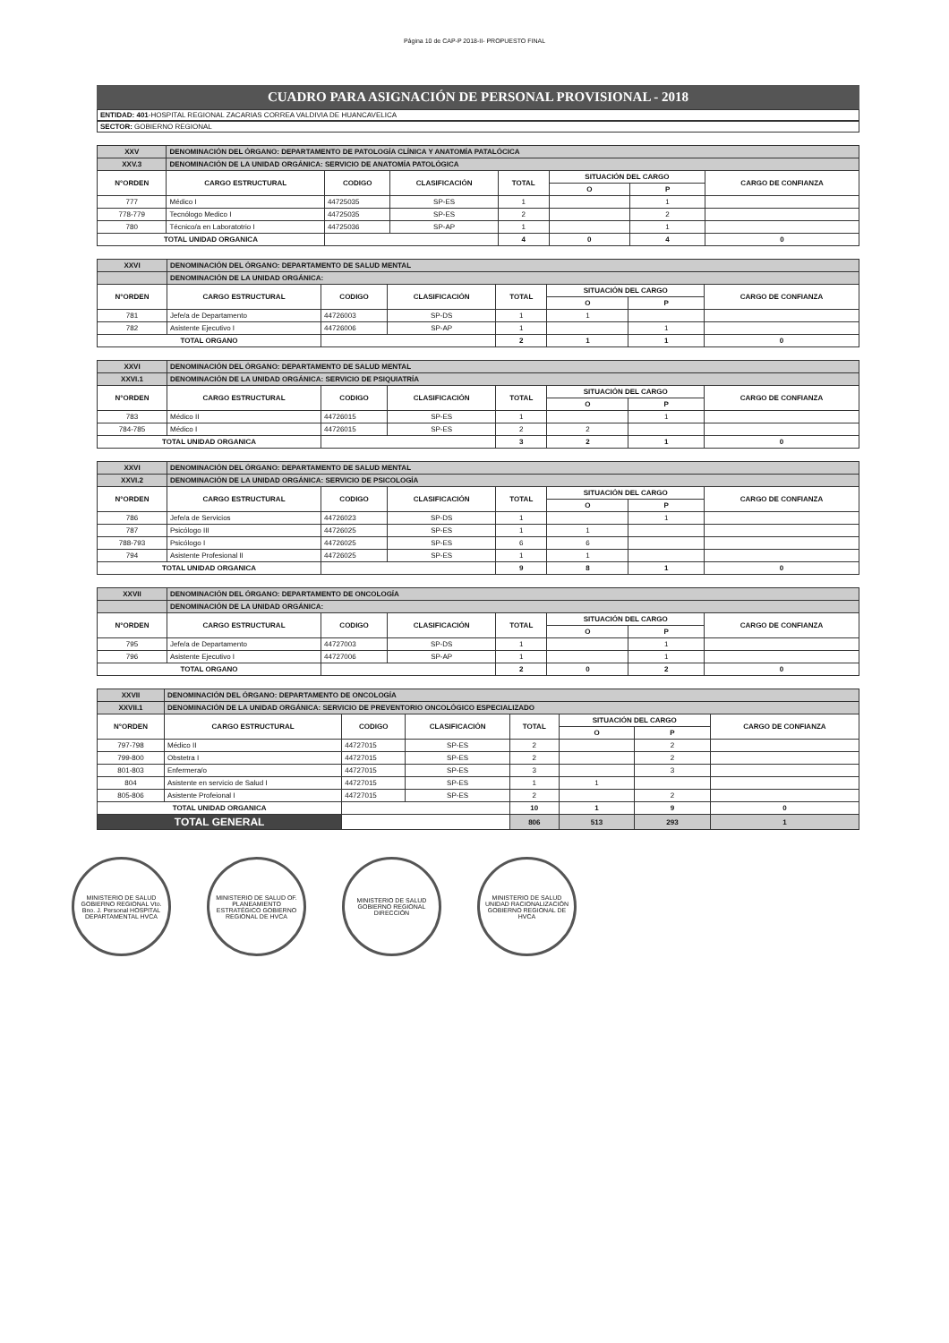Página 10 de CAP-P 2018-II- PROPUESTO FINAL
CUADRO PARA ASIGNACIÓN DE PERSONAL PROVISIONAL - 2018
ENTIDAD: 401-HOSPITAL REGIONAL ZACARIAS CORREA VALDIVIA DE HUANCAVELICA
SECTOR: GOBIERNO REGIONAL
| XXV | DENOMINACIÓN DEL ÓRGANO: DEPARTAMENTO DE PATOLOGÍA CLÍNICA Y ANATOMÍA PATALÓCICA | | | | | | |
| XXV.3 | DENOMINACIÓN DE LA UNIDAD ORGÁNICA: SERVICIO DE ANATOMÍA PATOLÓGICA | | | | | | |
| N°ORDEN | CARGO ESTRUCTURAL | CODIGO | CLASIFICACIÓN | TOTAL | SITUACIÓN DEL CARGO | | CARGO DE CONFIANZA |
| | | | | | O | P | |
| 777 | Médico I | 44725035 | SP-ES | 1 | | 1 | |
| 778-779 | Tecnólogo Medico I | 44725035 | SP-ES | 2 | | 2 | |
| 780 | Técnico/a en Laboratotrio I | 44725036 | SP-AP | 1 | | 1 | |
| TOTAL UNIDAD ORGANICA | | | | 4 | 0 | 4 | 0 |
| XXVI | DENOMINACIÓN DEL ÓRGANO: DEPARTAMENTO DE SALUD MENTAL | | | | | | |
| | DENOMINACIÓN DE LA UNIDAD ORGÁNICA: | | | | | | |
| N°ORDEN | CARGO ESTRUCTURAL | CODIGO | CLASIFICACIÓN | TOTAL | SITUACIÓN DEL CARGO | | CARGO DE CONFIANZA |
| | | | | | O | P | |
| 781 | Jefe/a de Departamento | 44726003 | SP-DS | 1 | 1 | | |
| 782 | Asistente Ejecutivo I | 44726006 | SP-AP | 1 | | 1 | |
| TOTAL ORGANO | | | | 2 | 1 | 1 | 0 |
| XXVI | DENOMINACIÓN DEL ÓRGANO: DEPARTAMENTO DE SALUD MENTAL | | | | | | |
| XXVI.1 | DENOMINACIÓN DE LA UNIDAD ORGÁNICA: SERVICIO DE PSIQUIATRÍA | | | | | | |
| N°ORDEN | CARGO ESTRUCTURAL | CODIGO | CLASIFICACIÓN | TOTAL | SITUACIÓN DEL CARGO | | CARGO DE CONFIANZA |
| | | | | | O | P | |
| 783 | Médico II | 44726015 | SP-ES | 1 | | 1 | |
| 784-785 | Médico I | 44726015 | SP-ES | 2 | 2 | | |
| TOTAL UNIDAD ORGANICA | | | | 3 | 2 | 1 | 0 |
| XXVI | DENOMINACIÓN DEL ÓRGANO: DEPARTAMENTO DE SALUD MENTAL | | | | | | |
| XXVI.2 | DENOMINACIÓN DE LA UNIDAD ORGÁNICA: SERVICIO DE PSICOLOGÍA | | | | | | |
| N°ORDEN | CARGO ESTRUCTURAL | CODIGO | CLASIFICACIÓN | TOTAL | SITUACIÓN DEL CARGO | | CARGO DE CONFIANZA |
| | | | | | O | P | |
| 786 | Jefe/a de Servicios | 44726023 | SP-DS | 1 | | 1 | |
| 787 | Psicólogo III | 44726025 | SP-ES | 1 | 1 | | |
| 788-793 | Psicólogo I | 44726025 | SP-ES | 6 | 6 | | |
| 794 | Asistente Profesional II | 44726025 | SP-ES | 1 | 1 | | |
| TOTAL UNIDAD ORGANICA | | | | 9 | 8 | 1 | 0 |
| XXVII | DENOMINACIÓN DEL ÓRGANO: DEPARTAMENTO DE ONCOLOGÍA | | | | | | |
| | DENOMINACIÓN DE LA UNIDAD ORGÁNICA: | | | | | | |
| N°ORDEN | CARGO ESTRUCTURAL | CODIGO | CLASIFICACIÓN | TOTAL | SITUACIÓN DEL CARGO | | CARGO DE CONFIANZA |
| | | | | | O | P | |
| 795 | Jefe/a de Departamento | 44727003 | SP-DS | 1 | | 1 | |
| 796 | Asistente Ejecutivo I | 44727006 | SP-AP | 1 | | 1 | |
| TOTAL ORGANO | | | | 2 | 0 | 2 | 0 |
| XXVII | DENOMINACIÓN DEL ÓRGANO: DEPARTAMENTO DE ONCOLOGÍA | | | | | | |
| XXVII.1 | DENOMINACIÓN DE LA UNIDAD ORGÁNICA: SERVICIO DE PREVENTORIO ONCOLÓGICO ESPECIALIZADO | | | | | | |
| N°ORDEN | CARGO ESTRUCTURAL | CODIGO | CLASIFICACIÓN | TOTAL | SITUACIÓN DEL CARGO | | CARGO DE CONFIANZA |
| | | | | | O | P | |
| 797-798 | Médico II | 44727015 | SP-ES | 2 | | 2 | |
| 799-800 | Obstetra I | 44727015 | SP-ES | 2 | | 2 | |
| 801-803 | Enfermera/o | 44727015 | SP-ES | 3 | | 3 | |
| 804 | Asistente en servicio de Salud I | 44727015 | SP-ES | 1 | 1 | | |
| 805-806 | Asistente Profeional I | 44727015 | SP-ES | 2 | | 2 | |
| TOTAL UNIDAD ORGANICA | | | | 10 | 1 | 9 | 0 |
| TOTAL GENERAL | | | | 806 | 513 | 293 | 1 |
MINISTERIO DE SALUD GOBIERNO REGIONAL Vto. Bno. J. Personal HOSPITAL DEPARTAMENTAL HVCA
MINISTERIO DE SALUD OF. PLANEAMIENTO ESTRATÉGICO GOBIERNO REGIONAL DE HVCA
MINISTERIO DE SALUD GOBIERNO REGIONAL DIRECCIÓN
MINISTERIO DE SALUD UNIDAD RACIONALIZACIÓN GOBIERNO REGIONAL DE HVCA